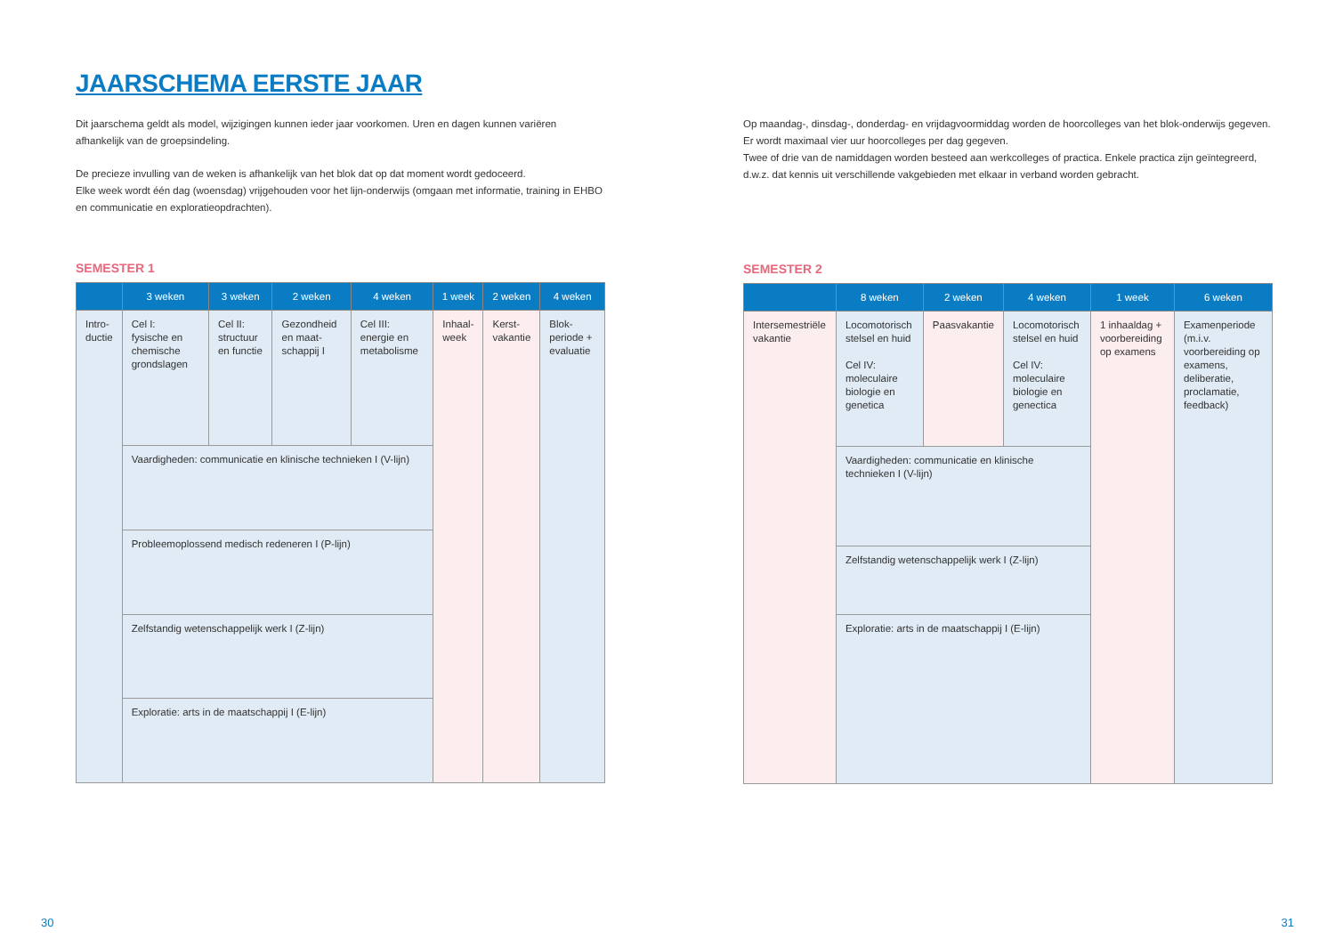JAARSCHEMA EERSTE JAAR
Dit jaarschema geldt als model, wijzigingen kunnen ieder jaar voorkomen. Uren en dagen kunnen variëren afhankelijk van de groepsindeling.
De precieze invulling van de weken is afhankelijk van het blok dat op dat moment wordt gedoceerd.
Elke week wordt één dag (woensdag) vrijgehouden voor het lijn-onderwijs (omgaan met informatie, training in EHBO en communicatie en exploratieopdrachten).
SEMESTER 1
| | 3 weken | 3 weken | 2 weken | 4 weken | 1 week | 2 weken | 4 weken |
| --- | --- | --- | --- | --- | --- | --- | --- |
| Intro- ductie | Cel I: fysische en chemische grondslagen | Cel II: structuur en functie | Gezondheid en maat- schappij I | Cel III: energie en metabolisme | Inhaal- week | Kerst- vakantie | Blok- periode + evaluatie |
| | Vaardigheden: communicatie en klinische technieken I (V-lijn) | | | | | | |
| | Probleemoplossend medisch redeneren I (P-lijn) | | | | | | |
| | Zelfstandig wetenschappelijk werk I (Z-lijn) | | | | | | |
| | Exploratie: arts in de maatschappij I (E-lijn) | | | | | | |
Op maandag-, dinsdag-, donderdag- en vrijdagvoormiddag worden de hoorcolleges van het blok-onderwijs gegeven. Er wordt maximaal vier uur hoorcolleges per dag gegeven.
Twee of drie van de namiddagen worden besteed aan werkcolleges of practica. Enkele practica zijn geïntegreerd, d.w.z. dat kennis uit verschillende vakgebieden met elkaar in verband worden gebracht.
SEMESTER 2
| | 8 weken | 2 weken | 4 weken | 1 week | 6 weken |
| --- | --- | --- | --- | --- | --- |
| Intersemestriële vakantie | Locomotorisch stelsel en huid Cel IV: moleculaire biologie en genetica | Paasvakantie | Locomotorisch stelsel en huid Cel IV: moleculaire biologie en genectica | 1 inhaaldag + voorbereiding op examens | Examenperiode (m.i.v. voorbereiding op examens, deliberatie, proclamatie, feedback) |
| | Vaardigheden: communicatie en klinische technieken I (V-lijn) | | | | |
| | Zelfstandig wetenschappelijk werk I (Z-lijn) | | | | |
| | Exploratie: arts in de maatschappij I (E-lijn) | | | | |
30 31